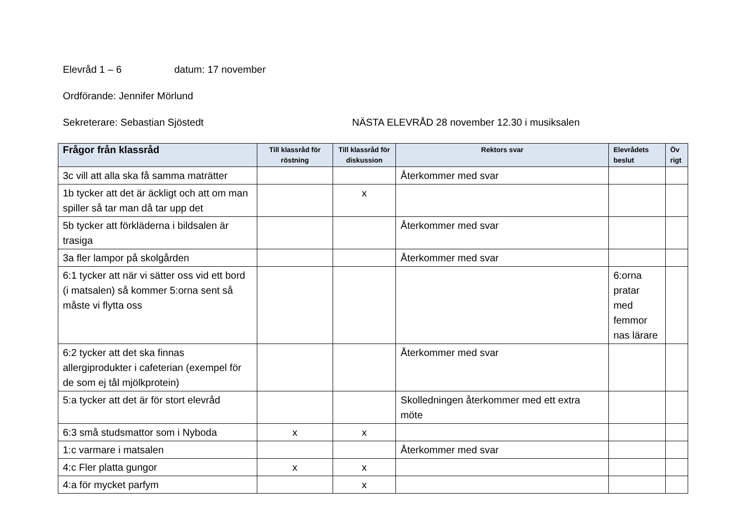Elevråd 1 – 6 datum: 17 november
Ordförande: Jennifer Mörlund
Sekreterare: Sebastian Sjöstedt NÄSTA ELEVRÅD 28 november 12.30 i musiksalen
| Frågor från klassråd | Till klassråd för röstning | Till klassråd för diskussion | Rektors svar | Elevrådets beslut | Öv rigt |
| --- | --- | --- | --- | --- | --- |
| 3c vill att alla ska få samma maträtter | | | Återkommer med svar | | |
| 1b tycker att det är äckligt och att om man spiller så tar man då tar upp det | | x | | | |
| 5b tycker att förkläderna i bildsalen är trasiga | | | Återkommer med svar | | |
| 3a fler lampor på skolgården | | | Återkommer med svar | | |
| 6:1 tycker att när vi sätter oss vid ett bord (i matsalen) så kommer 5:orna sent så måste vi flytta oss | | | | 6:orna pratar med femmor nas lärare | |
| 6:2 tycker att det ska finnas allergiprodukter i cafeterian (exempel för de som ej tål mjölkprotein) | | | Återkommer med svar | | |
| 5:a tycker att det är för stort elevråd | | | Skolledningen återkommer med ett extra möte | | |
| 6:3 små studsmattor som i Nyboda | x | x | | | |
| 1:c varmare i matsalen | | | Återkommer med svar | | |
| 4:c Fler platta gungor | x | x | | | |
| 4:a för mycket parfym | | x | | | |